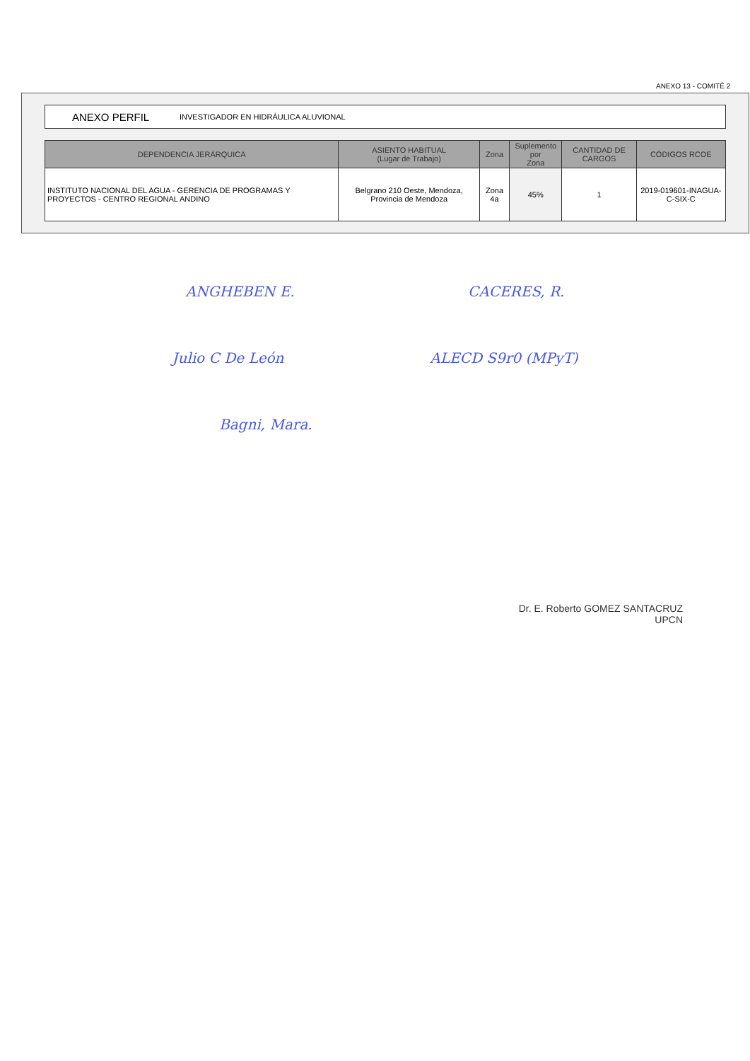ANEXO 13 - COMITÉ 2
ANEXO PERFIL INVESTIGADOR EN HIDRÁULICA ALUVIONAL
| DEPENDENCIA JERÁRQUICA | ASIENTO HABITUAL (Lugar de Trabajo) | Zona | Suplemento por Zona | CANTIDAD DE CARGOS | CÓDIGOS RCOE |
| --- | --- | --- | --- | --- | --- |
| INSTITUTO NACIONAL DEL AGUA - GERENCIA DE PROGRAMAS Y PROYECTOS - CENTRO REGIONAL ANDINO | Belgrano 210 Oeste, Mendoza, Provincia de Mendoza | Zona 4a | 45% | 1 | 2019-019601-INAGUA-C-SIX-C |
ANGHEBEN E. CACERES, R.
Julio C De León ALECD S9r0 (MPyT)
Bagni, Mara.
Dr. E. Roberto GOMEZ SANTACRUZ
UPCN